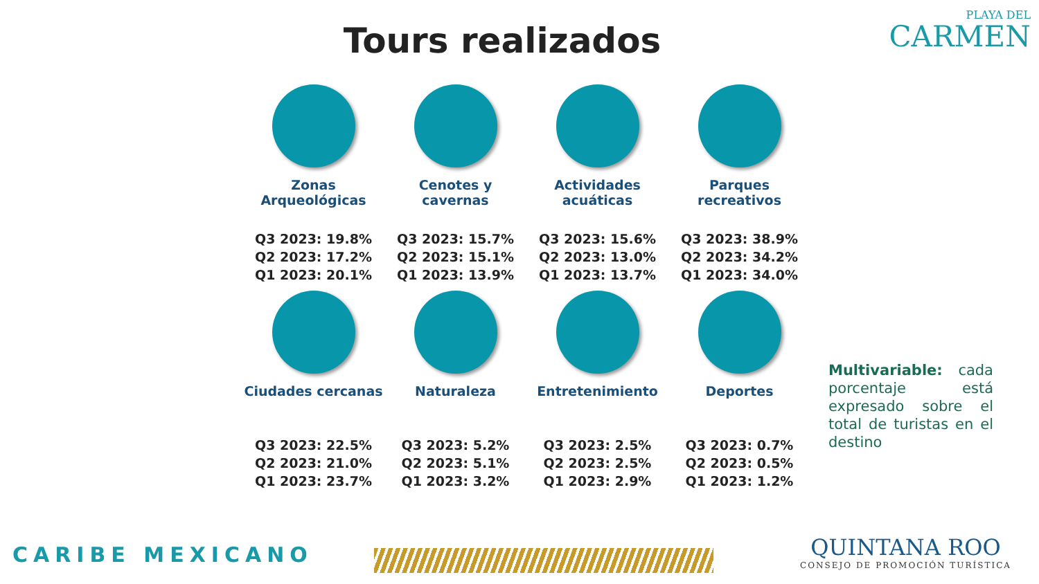Tours realizados
PLAYA DEL
CARMEN
Zonas Arqueológicas
Q3 2023: 19.8%
Q2 2023: 17.2%
Q1 2023: 20.1%
Cenotes y cavernas
Q3 2023: 15.7%
Q2 2023: 15.1%
Q1 2023: 13.9%
Actividades acuáticas
Q3 2023: 15.6%
Q2 2023: 13.0%
Q1 2023: 13.7%
Parques recreativos
Q3 2023: 38.9%
Q2 2023: 34.2%
Q1 2023: 34.0%
Ciudades cercanas
Q3 2023: 22.5%
Q2 2023: 21.0%
Q1 2023: 23.7%
Naturaleza
Q3 2023: 5.2%
Q2 2023: 5.1%
Q1 2023: 3.2%
Entretenimiento
Q3 2023: 2.5%
Q2 2023: 2.5%
Q1 2023: 2.9%
Deportes
Q3 2023: 0.7%
Q2 2023: 0.5%
Q1 2023: 1.2%
Multivariable: cada porcentaje está expresado sobre el total de turistas en el destino
CARIBE MEXICANO
QUINTANA ROO
CONSEJO DE PROMOCIÓN TURÍSTICA